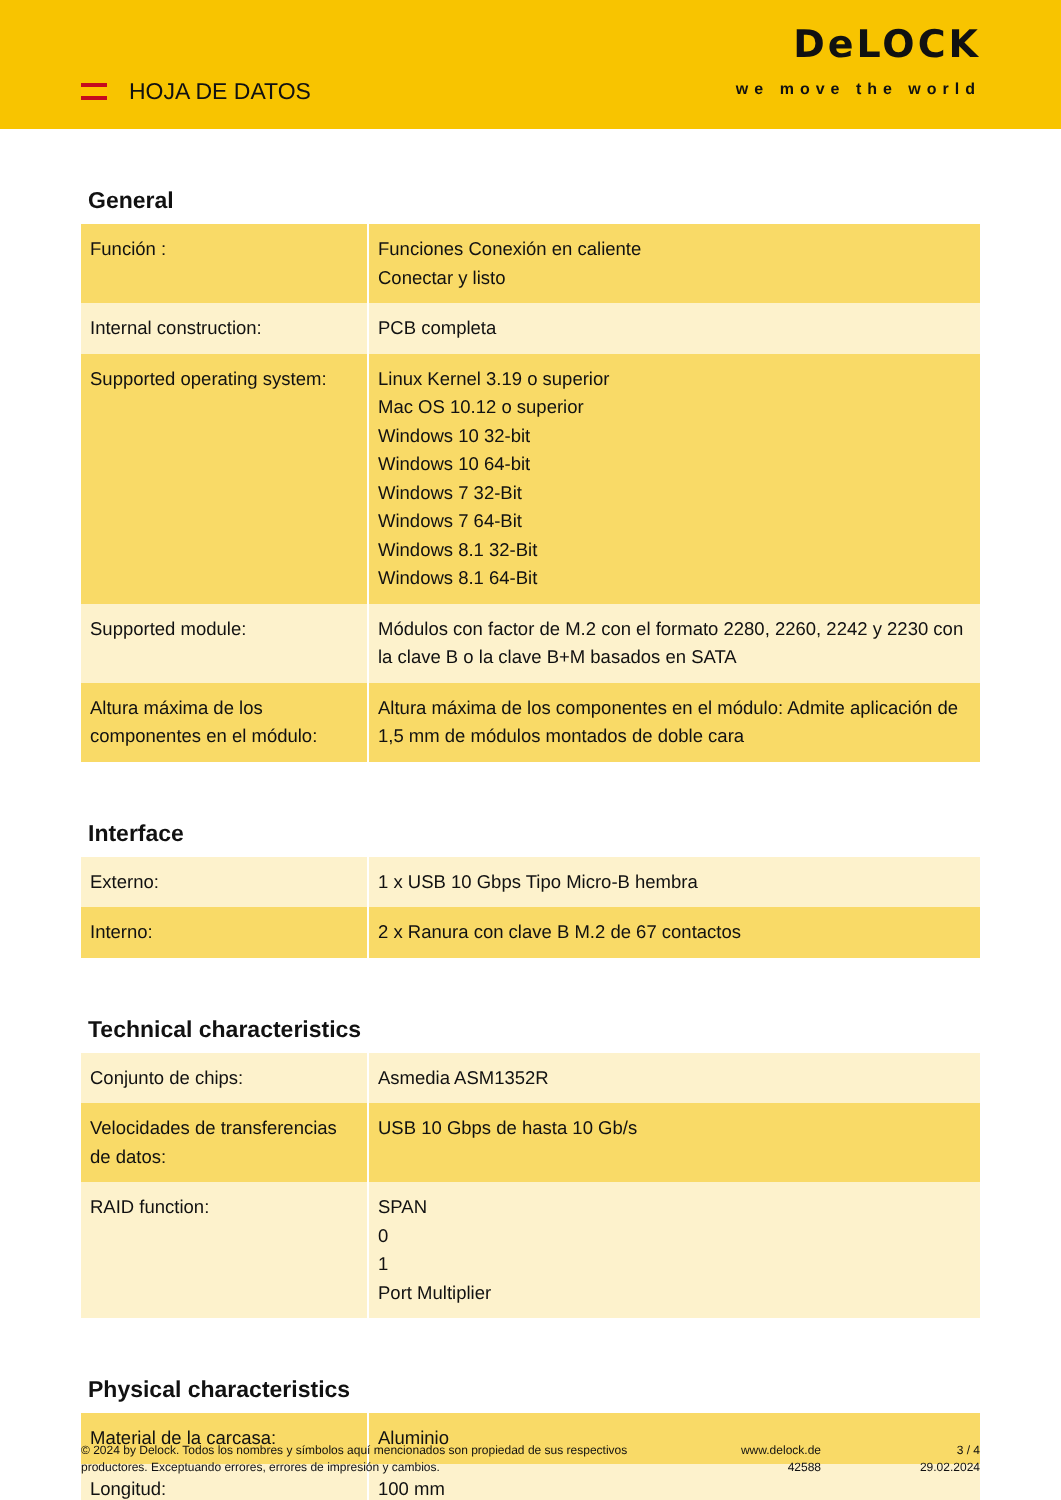HOJA DE DATOS
DeLOCK
we move the world
General
| Función : | Funciones Conexión en caliente Conectar y listo |
| Internal construction: | PCB completa |
| Supported operating system: | Linux Kernel 3.19 o superior Mac OS 10.12 o superior Windows 10 32-bit Windows 10 64-bit Windows 7 32-Bit Windows 7 64-Bit Windows 8.1 32-Bit Windows 8.1 64-Bit |
| Supported module: | Módulos con factor de M.2 con el formato 2280, 2260, 2242 y 2230 con la clave B o la clave B+M basados en SATA |
| Altura máxima de los componentes en el módulo: | Altura máxima de los componentes en el módulo: Admite aplicación de 1,5 mm de módulos montados de doble cara |
Interface
| Externo: | 1 x USB 10 Gbps Tipo Micro-B hembra |
| Interno: | 2 x Ranura con clave B M.2 de 67 contactos |
Technical characteristics
| Conjunto de chips: | Asmedia ASM1352R |
| Velocidades de transferencias de datos: | USB 10 Gbps de hasta 10 Gb/s |
| RAID function: | SPAN 0 1 Port Multiplier |
Physical characteristics
| Material de la carcasa: | Aluminio |
| Longitud: | 100 mm |
© 2024 by Delock. Todos los nombres y símbolos aquí mencionados son propiedad de sus respectivos productores. Exceptuando errores, errores de impresión y cambios.
www.delock.de
42588
3 / 4
29.02.2024